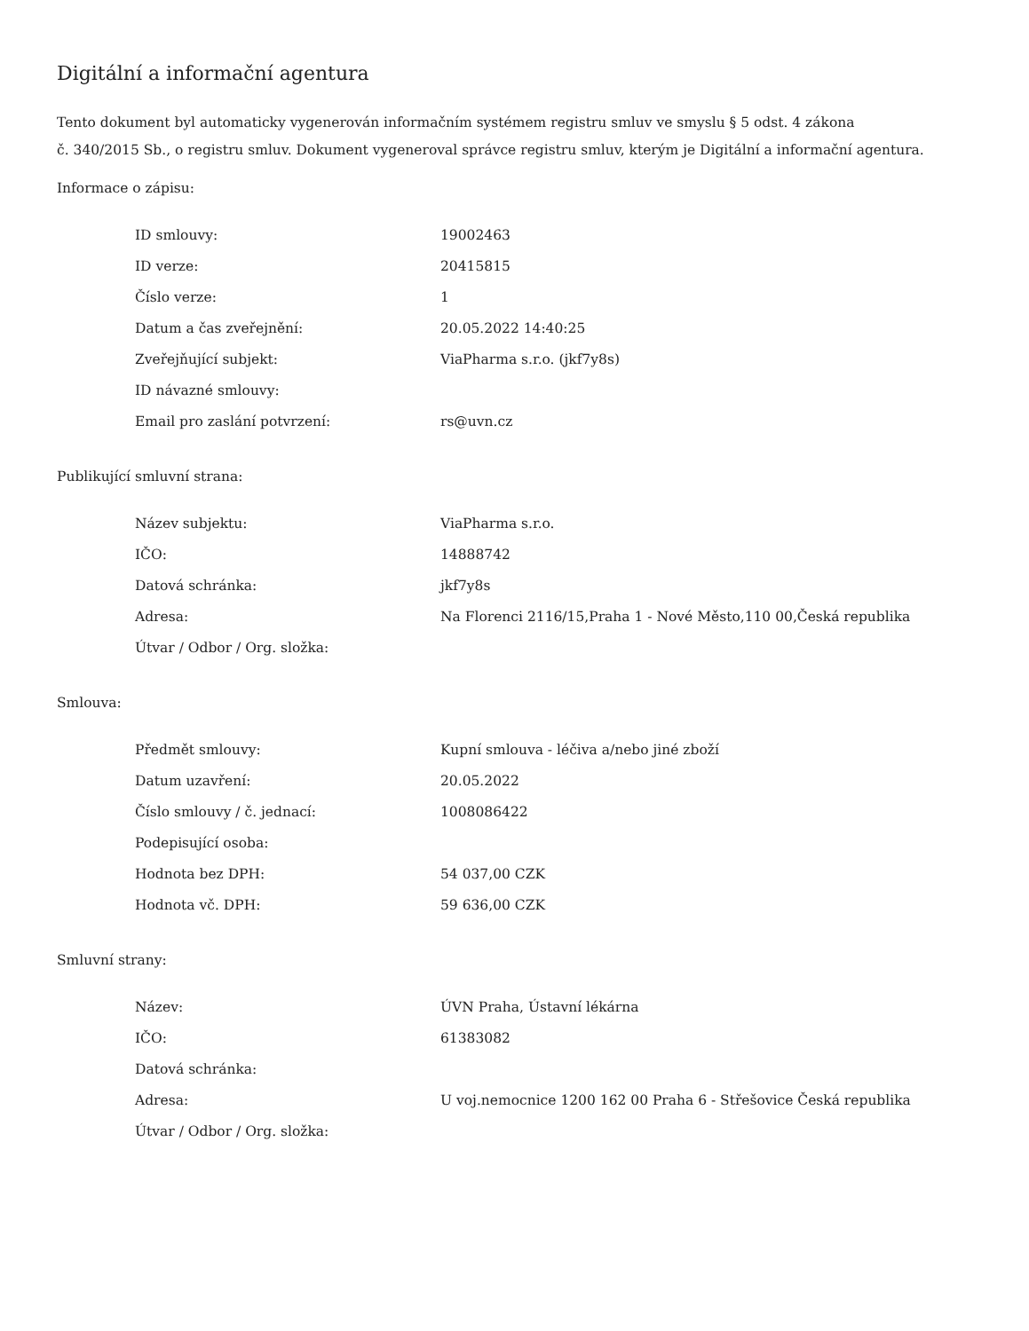Digitální a informační agentura
Tento dokument byl automaticky vygenerován informačním systémem registru smluv ve smyslu § 5 odst. 4 zákona
č. 340/2015 Sb., o registru smluv. Dokument vygeneroval správce registru smluv, kterým je Digitální a informační agentura.
Informace o zápisu:
| ID smlouvy: | 19002463 |
| ID verze: | 20415815 |
| Číslo verze: | 1 |
| Datum a čas zveřejnění: | 20.05.2022 14:40:25 |
| Zveřejňující subjekt: | ViaPharma s.r.o. (jkf7y8s) |
| ID návazné smlouvy: | |
| Email pro zaslání potvrzení: | rs@uvn.cz |
Publikující smluvní strana:
| Název subjektu: | ViaPharma s.r.o. |
| IČO: | 14888742 |
| Datová schránka: | jkf7y8s |
| Adresa: | Na Florenci 2116/15,Praha 1 - Nové Město,110 00,Česká republika |
| Útvar / Odbor / Org. složka: | |
Smlouva:
| Předmět smlouvy: | Kupní smlouva - léčiva a/nebo jiné zboží |
| Datum uzavření: | 20.05.2022 |
| Číslo smlouvy / č. jednací: | 1008086422 |
| Podepisující osoba: | |
| Hodnota bez DPH: | 54 037,00 CZK |
| Hodnota vč. DPH: | 59 636,00 CZK |
Smluvní strany:
| Název: | ÚVN Praha, Ústavní lékárna |
| IČO: | 61383082 |
| Datová schránka: | |
| Adresa: | U voj.nemocnice 1200 162 00 Praha 6 - Střešovice Česká republika |
| Útvar / Odbor / Org. složka: | |